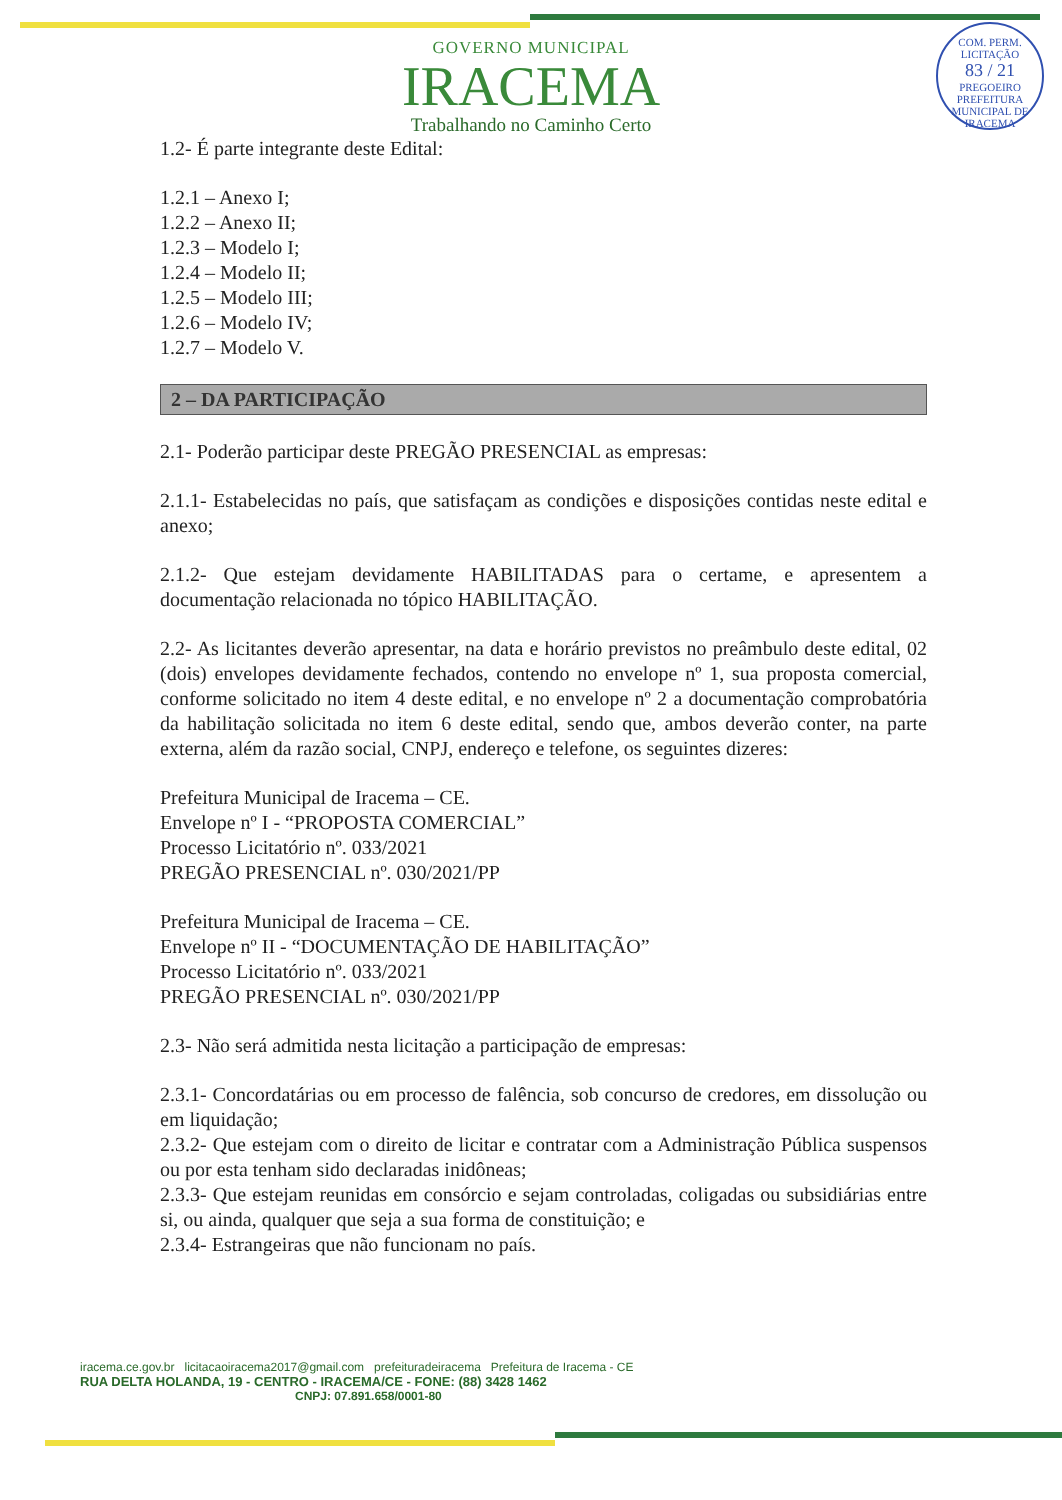COM. PERM. LICITAÇÃO
83 / 21
PREGOEIRO
PREFEITURA MUNICIPAL DE IRACEMA
GOVERNO MUNICIPAL
IRACEMA
Trabalhando no Caminho Certo
1.2- É parte integrante deste Edital:
1.2.1 – Anexo I;
1.2.2 – Anexo II;
1.2.3 – Modelo I;
1.2.4 – Modelo II;
1.2.5 – Modelo III;
1.2.6 – Modelo IV;
1.2.7 – Modelo V.
2 – DA PARTICIPAÇÃO
2.1- Poderão participar deste PREGÃO PRESENCIAL as empresas:
2.1.1- Estabelecidas no país, que satisfaçam as condições e disposições contidas neste edital e anexo;
2.1.2- Que estejam devidamente HABILITADAS para o certame, e apresentem a documentação relacionada no tópico HABILITAÇÃO.
2.2- As licitantes deverão apresentar, na data e horário previstos no preâmbulo deste edital, 02 (dois) envelopes devidamente fechados, contendo no envelope nº 1, sua proposta comercial, conforme solicitado no item 4 deste edital, e no envelope nº 2 a documentação comprobatória da habilitação solicitada no item 6 deste edital, sendo que, ambos deverão conter, na parte externa, além da razão social, CNPJ, endereço e telefone, os seguintes dizeres:
Prefeitura Municipal de Iracema – CE.
Envelope nº I - “PROPOSTA COMERCIAL”
Processo Licitatório nº. 033/2021
PREGÃO PRESENCIAL nº. 030/2021/PP
Prefeitura Municipal de Iracema – CE.
Envelope nº II - “DOCUMENTAÇÃO DE HABILITAÇÃO”
Processo Licitatório nº. 033/2021
PREGÃO PRESENCIAL nº. 030/2021/PP
2.3- Não será admitida nesta licitação a participação de empresas:
2.3.1- Concordatárias ou em processo de falência, sob concurso de credores, em dissolução ou em liquidação;
2.3.2- Que estejam com o direito de licitar e contratar com a Administração Pública suspensos ou por esta tenham sido declaradas inidôneas;
2.3.3- Que estejam reunidas em consórcio e sejam controladas, coligadas ou subsidiárias entre si, ou ainda, qualquer que seja a sua forma de constituição; e
2.3.4- Estrangeiras que não funcionam no país.
iracema.ce.gov.br licitacaoiracema2017@gmail.com prefeituradeiracema Prefeitura de Iracema - CE
RUA DELTA HOLANDA, 19 - CENTRO - IRACEMA/CE - FONE: (88) 3428 1462
CNPJ: 07.891.658/0001-80